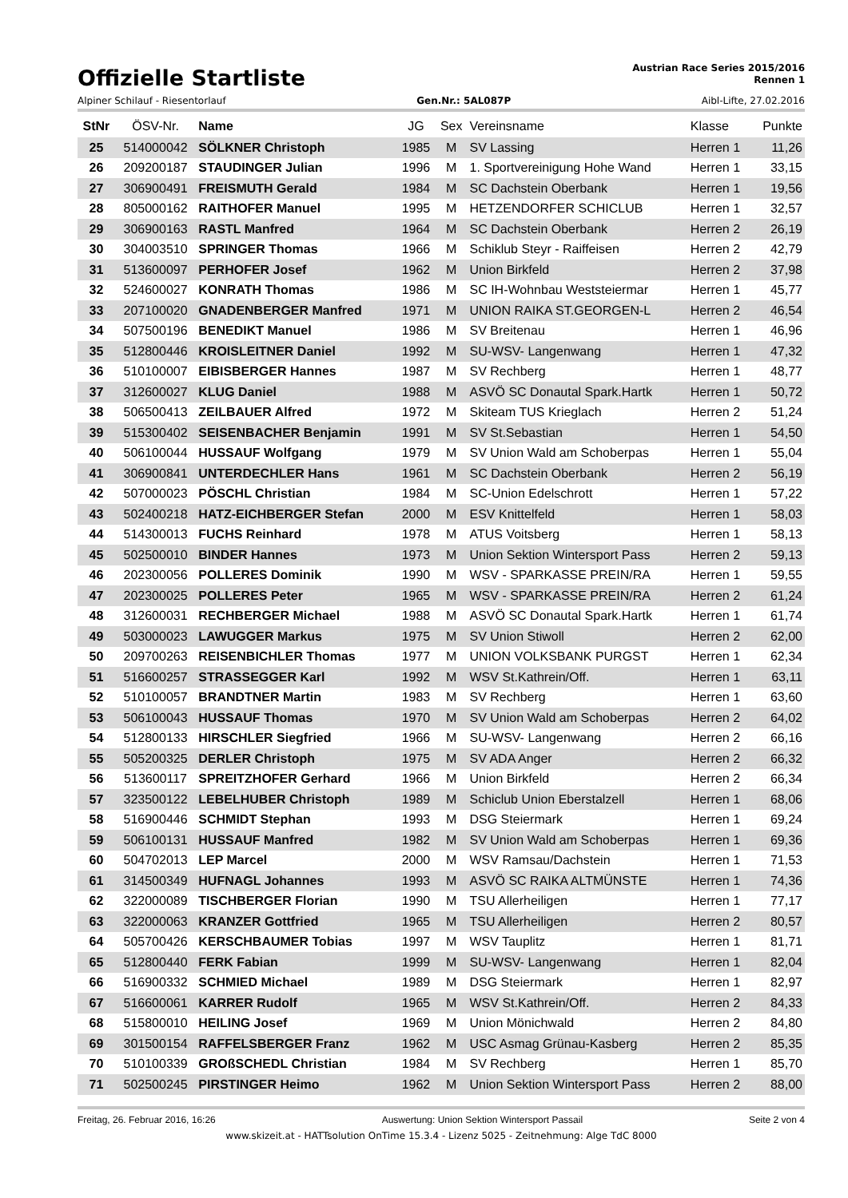Offizielle Startliste
Austrian Race Series 2015/2016
Rennen 1
Alpiner Schilauf - Riesentorlauf Gen.Nr.: 5AL087P Aibl-Lifte, 27.02.2016
| StNr | ÖSV-Nr. | Name | JG | Sex | Vereinsname | Klasse | Punkte |
| --- | --- | --- | --- | --- | --- | --- | --- |
| 25 | 514000042 | SÖLKNER Christoph | 1985 | M | SV Lassing | Herren 1 | 11,26 |
| 26 | 209200187 | STAUDINGER Julian | 1996 | M | 1. Sportvereinigung Hohe Wand | Herren 1 | 33,15 |
| 27 | 306900491 | FREISMUTH Gerald | 1984 | M | SC Dachstein Oberbank | Herren 1 | 19,56 |
| 28 | 805000162 | RAITHOFER Manuel | 1995 | M | HETZENDORFER SCHICLUB | Herren 1 | 32,57 |
| 29 | 306900163 | RASTL Manfred | 1964 | M | SC Dachstein Oberbank | Herren 2 | 26,19 |
| 30 | 304003510 | SPRINGER Thomas | 1966 | M | Schiklub Steyr - Raiffeisen | Herren 2 | 42,79 |
| 31 | 513600097 | PERHOFER Josef | 1962 | M | Union Birkfeld | Herren 2 | 37,98 |
| 32 | 524600027 | KONRATH Thomas | 1986 | M | SC IH-Wohnbau Weststeiermar | Herren 1 | 45,77 |
| 33 | 207100020 | GNADENBERGER Manfred | 1971 | M | UNION RAIKA ST.GEORGEN-L | Herren 2 | 46,54 |
| 34 | 507500196 | BENEDIKT Manuel | 1986 | M | SV Breitenau | Herren 1 | 46,96 |
| 35 | 512800446 | KROISLEITNER Daniel | 1992 | M | SU-WSV- Langenwang | Herren 1 | 47,32 |
| 36 | 510100007 | EIBISBERGER Hannes | 1987 | M | SV Rechberg | Herren 1 | 48,77 |
| 37 | 312600027 | KLUG Daniel | 1988 | M | ASVÖ SC Donautal Spark.Hartk | Herren 1 | 50,72 |
| 38 | 506500413 | ZEILBAUER Alfred | 1972 | M | Skiteam TUS Krieglach | Herren 2 | 51,24 |
| 39 | 515300402 | SEISENBACHER Benjamin | 1991 | M | SV St.Sebastian | Herren 1 | 54,50 |
| 40 | 506100044 | HUSSAUF Wolfgang | 1979 | M | SV Union Wald am Schoberpas | Herren 1 | 55,04 |
| 41 | 306900841 | UNTERDECHLER Hans | 1961 | M | SC Dachstein Oberbank | Herren 2 | 56,19 |
| 42 | 507000023 | PÖSCHL Christian | 1984 | M | SC-Union Edelschrott | Herren 1 | 57,22 |
| 43 | 502400218 | HATZ-EICHBERGER Stefan | 2000 | M | ESV Knittelfeld | Herren 1 | 58,03 |
| 44 | 514300013 | FUCHS Reinhard | 1978 | M | ATUS Voitsberg | Herren 1 | 58,13 |
| 45 | 502500010 | BINDER Hannes | 1973 | M | Union Sektion Wintersport Pass | Herren 2 | 59,13 |
| 46 | 202300056 | POLLERES Dominik | 1990 | M | WSV - SPARKASSE PREIN/RA | Herren 1 | 59,55 |
| 47 | 202300025 | POLLERES Peter | 1965 | M | WSV - SPARKASSE PREIN/RA | Herren 2 | 61,24 |
| 48 | 312600031 | RECHBERGER Michael | 1988 | M | ASVÖ SC Donautal Spark.Hartk | Herren 1 | 61,74 |
| 49 | 503000023 | LAWUGGER Markus | 1975 | M | SV Union Stiwoll | Herren 2 | 62,00 |
| 50 | 209700263 | REISENBICHLER Thomas | 1977 | M | UNION VOLKSBANK PURGST | Herren 1 | 62,34 |
| 51 | 516600257 | STRASSEGGER Karl | 1992 | M | WSV St.Kathrein/Off. | Herren 1 | 63,11 |
| 52 | 510100057 | BRANDTNER Martin | 1983 | M | SV Rechberg | Herren 1 | 63,60 |
| 53 | 506100043 | HUSSAUF Thomas | 1970 | M | SV Union Wald am Schoberpas | Herren 2 | 64,02 |
| 54 | 512800133 | HIRSCHLER Siegfried | 1966 | M | SU-WSV- Langenwang | Herren 2 | 66,16 |
| 55 | 505200325 | DERLER Christoph | 1975 | M | SV ADA Anger | Herren 2 | 66,32 |
| 56 | 513600117 | SPREITZHOFER Gerhard | 1966 | M | Union Birkfeld | Herren 2 | 66,34 |
| 57 | 323500122 | LEBELHUBER Christoph | 1989 | M | Schiclub Union Eberstalzell | Herren 1 | 68,06 |
| 58 | 516900446 | SCHMIDT Stephan | 1993 | M | DSG Steiermark | Herren 1 | 69,24 |
| 59 | 506100131 | HUSSAUF Manfred | 1982 | M | SV Union Wald am Schoberpas | Herren 1 | 69,36 |
| 60 | 504702013 | LEP Marcel | 2000 | M | WSV Ramsau/Dachstein | Herren 1 | 71,53 |
| 61 | 314500349 | HUFNAGL Johannes | 1993 | M | ASVÖ SC RAIKA ALTMÜNSTE | Herren 1 | 74,36 |
| 62 | 322000089 | TISCHBERGER Florian | 1990 | M | TSU Allerheiligen | Herren 1 | 77,17 |
| 63 | 322000063 | KRANZER Gottfried | 1965 | M | TSU Allerheiligen | Herren 2 | 80,57 |
| 64 | 505700426 | KERSCHBAUMER Tobias | 1997 | M | WSV Tauplitz | Herren 1 | 81,71 |
| 65 | 512800440 | FERK Fabian | 1999 | M | SU-WSV- Langenwang | Herren 1 | 82,04 |
| 66 | 516900332 | SCHMIED Michael | 1989 | M | DSG Steiermark | Herren 1 | 82,97 |
| 67 | 516600061 | KARRER Rudolf | 1965 | M | WSV St.Kathrein/Off. | Herren 2 | 84,33 |
| 68 | 515800010 | HEILING Josef | 1969 | M | Union Mönichwald | Herren 2 | 84,80 |
| 69 | 301500154 | RAFFELSBERGER Franz | 1962 | M | USC Asmag Grünau-Kasberg | Herren 2 | 85,35 |
| 70 | 510100339 | GROßSCHEDL Christian | 1984 | M | SV Rechberg | Herren 1 | 85,70 |
| 71 | 502500245 | PIRSTINGER Heimo | 1962 | M | Union Sektion Wintersport Pass | Herren 2 | 88,00 |
Freitag, 26. Februar 2016, 16:26 Auswertung: Union Sektion Wintersport Passail Seite 2 von 4
www.skizeit.at - HATTsolution OnTime 15.3.4 - Lizenz 5025 - Zeitnehmung: Alge TdC 8000